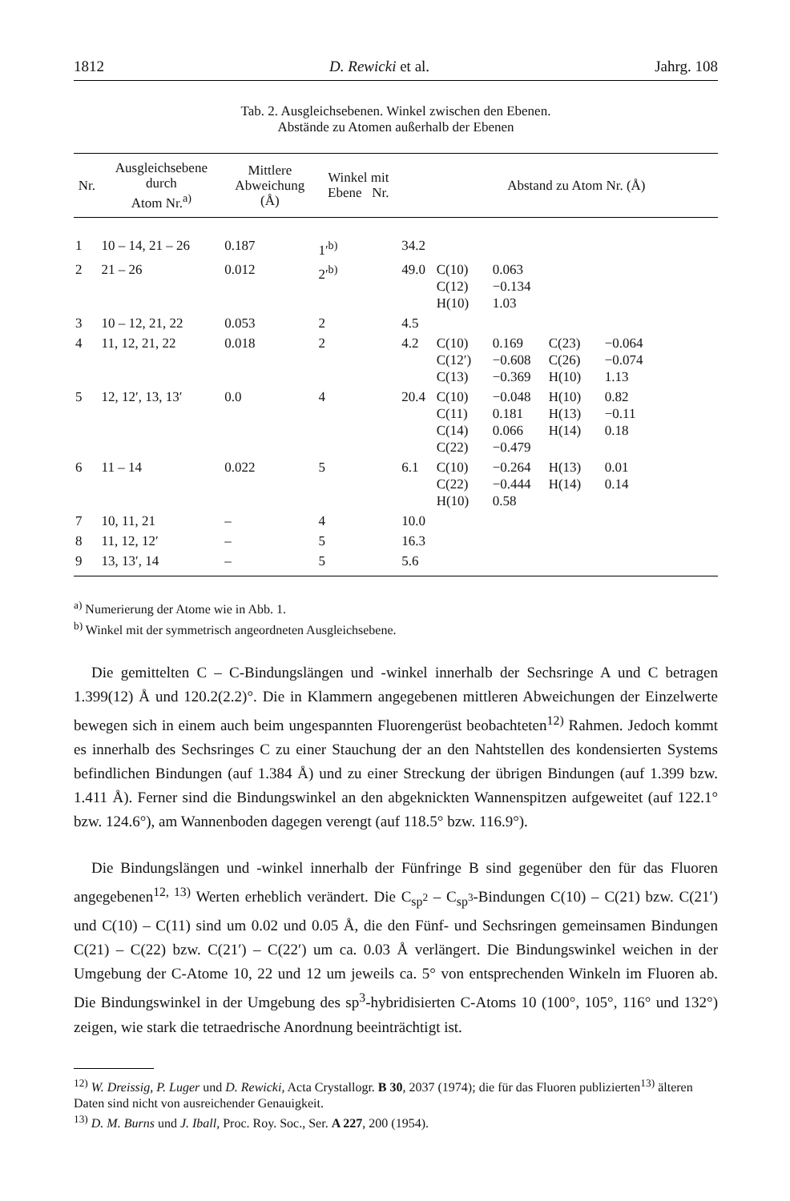1812 D. Rewicki et al. Jahrg. 108
Tab. 2. Ausgleichsebenen. Winkel zwischen den Ebenen.
Abstände zu Atomen außerhalb der Ebenen
| Nr. | Ausgleichsebene durch Atom Nr.<sup>a)</sup> | Mittlere Abweichung (Å) | Winkel mit Ebene Nr. | | Abstand zu Atom Nr. (Å) |
| --- | --- | --- | --- | --- | --- |
| 1 | 10 – 14, 21 – 26 | 0.187 | 1′<sup>b)</sup> | 34.2 | |
| 2 | 21 – 26 | 0.012 | 2′<sup>b)</sup> | 49.0 | C(10) 0.063 C(12) −0.134 H(10) 1.03 |
| 3 | 10 – 12, 21, 22 | 0.053 | 2 | 4.5 | |
| 4 | 11, 12, 21, 22 | 0.018 | 2 | 4.2 | C(10) 0.169 C(23) −0.064 C(12′) −0.608 C(26) −0.074 C(13) −0.369 H(10) 1.13 |
| 5 | 12, 12′, 13, 13′ | 0.0 | 4 | 20.4 | C(10) −0.048 H(10) 0.82 C(11) 0.181 H(13) −0.11 C(14) 0.066 H(14) 0.18 C(22) −0.479 |
| 6 | 11 – 14 | 0.022 | 5 | 6.1 | C(10) −0.264 H(13) 0.01 C(22) −0.444 H(14) 0.14 H(10) 0.58 |
| 7 | 10, 11, 21 | – | 4 | 10.0 | |
| 8 | 11, 12, 12′ | – | 5 | 16.3 | |
| 9 | 13, 13′, 14 | – | 5 | 5.6 | |
<sup>a)</sup> Numerierung der Atome wie in Abb. 1.
<sup>b)</sup> Winkel mit der symmetrisch angeordneten Ausgleichsebene.
Die gemittelten C – C-Bindungslängen und -winkel innerhalb der Sechsringe A und C betragen 1.399(12) Å und 120.2(2.2)°. Die in Klammern angegebenen mittleren Abweichungen der Einzelwerte bewegen sich in einem auch beim ungespannten Fluorengerüst beobachteten<sup>12)</sup> Rahmen. Jedoch kommt es innerhalb des Sechsringes C zu einer Stauchung der an den Nahtstellen des kondensierten Systems befindlichen Bindungen (auf 1.384 Å) und zu einer Streckung der übrigen Bindungen (auf 1.399 bzw. 1.411 Å). Ferner sind die Bindungswinkel an den abgeknickten Wannenspitzen aufgeweitet (auf 122.1° bzw. 124.6°), am Wannenboden dagegen verengt (auf 118.5° bzw. 116.9°).
Die Bindungslängen und -winkel innerhalb der Fünfringe B sind gegenüber den für das Fluoren angegebenen<sup>12, 13)</sup> Werten erheblich verändert. Die C<sub>sp<sup>2</sup></sub> – C<sub>sp<sup>3</sup></sub>-Bindungen C(10) – C(21) bzw. C(21′) und C(10) – C(11) sind um 0.02 und 0.05 Å, die den Fünf- und Sechsringen gemeinsamen Bindungen C(21) – C(22) bzw. C(21′) – C(22′) um ca. 0.03 Å verlängert. Die Bindungswinkel weichen in der Umgebung der C-Atome 10, 22 und 12 um jeweils ca. 5° von entsprechenden Winkeln im Fluoren ab. Die Bindungswinkel in der Umgebung des sp<sup>3</sup>-hybridisierten C-Atoms 10 (100°, 105°, 116° und 132°) zeigen, wie stark die tetraedrische Anordnung beeinträchtigt ist.
<sup>12)</sup> W. Dreissig, P. Luger und D. Rewicki, Acta Crystallogr. B 30, 2037 (1974); die für das Fluoren publizierten<sup>13)</sup> älteren Daten sind nicht von ausreichender Genauigkeit.
<sup>13)</sup> D. M. Burns und J. Iball, Proc. Roy. Soc., Ser. A 227, 200 (1954).